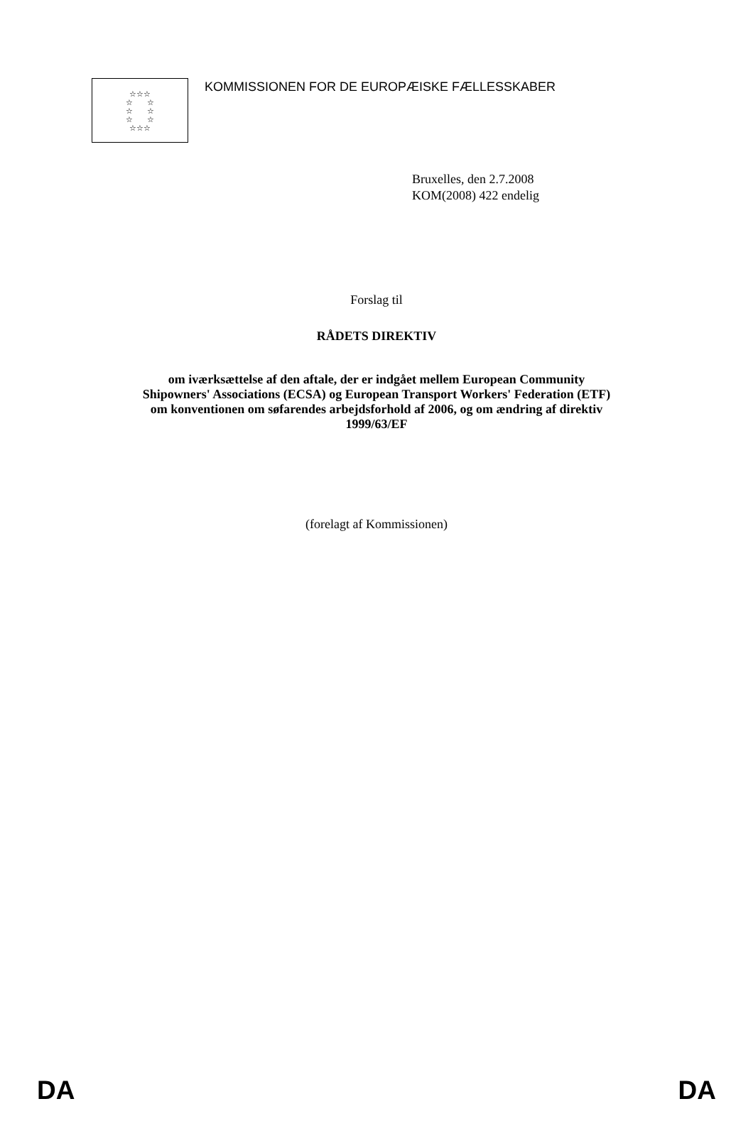☆☆☆
☆ ☆
☆ ☆
☆ ☆
☆☆☆
KOMMISSIONEN FOR DE EUROPÆISKE FÆLLESSKABER
Bruxelles, den 2.7.2008
KOM(2008) 422 endelig
Forslag til
RÅDETS DIREKTIV
om iværksættelse af den aftale, der er indgået mellem European Community
Shipowners' Associations (ECSA) og European Transport Workers' Federation (ETF)
om konventionen om søfarendes arbejdsforhold af 2006, og om ændring af direktiv
1999/63/EF
(forelagt af Kommissionen)
DA DA